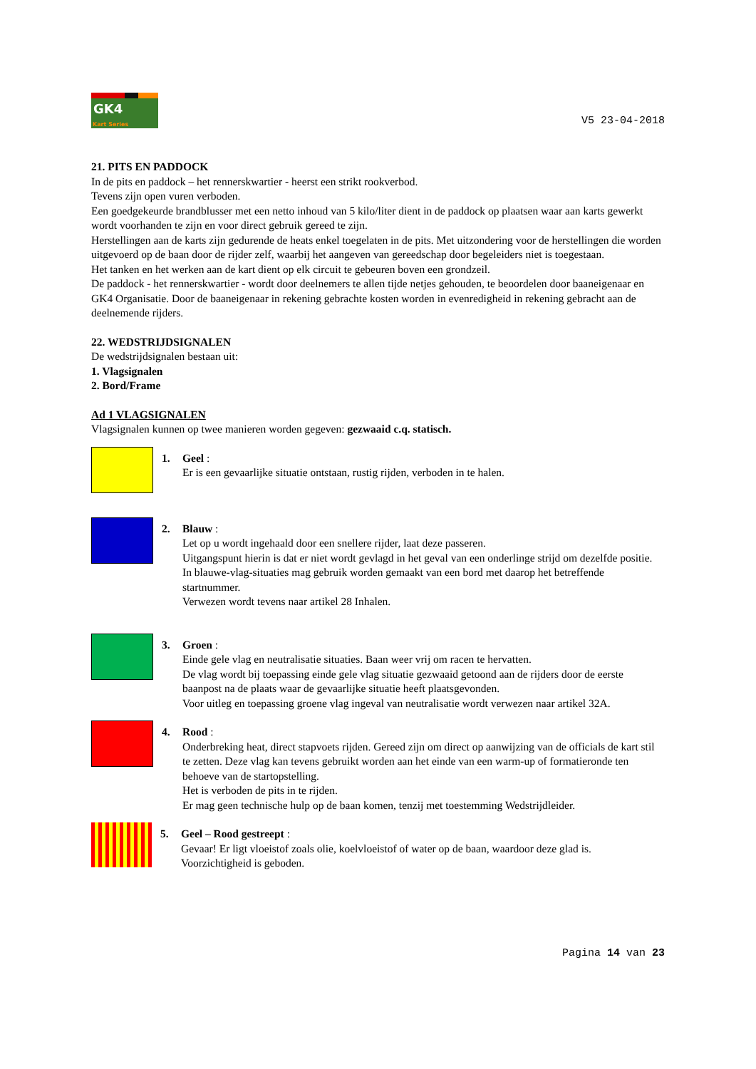GK4
Kart Series
V5 23-04-2018
21. PITS EN PADDOCK
In de pits en paddock – het rennerskwartier - heerst een strikt rookverbod.
Tevens zijn open vuren verboden.
Een goedgekeurde brandblusser met een netto inhoud van 5 kilo/liter dient in de paddock op plaatsen waar aan karts gewerkt wordt voorhanden te zijn en voor direct gebruik gereed te zijn.
Herstellingen aan de karts zijn gedurende de heats enkel toegelaten in de pits. Met uitzondering voor de herstellingen die worden uitgevoerd op de baan door de rijder zelf, waarbij het aangeven van gereedschap door begeleiders niet is toegestaan.
Het tanken en het werken aan de kart dient op elk circuit te gebeuren boven een grondzeil.
De paddock - het rennerskwartier - wordt door deelnemers te allen tijde netjes gehouden, te beoordelen door baaneigenaar en GK4 Organisatie. Door de baaneigenaar in rekening gebrachte kosten worden in evenredigheid in rekening gebracht aan de deelnemende rijders.
22. WEDSTRIJDSIGNALEN
De wedstrijdsignalen bestaan uit:
1. Vlagsignalen
2. Bord/Frame
Ad 1 VLAGSIGNALEN
Vlagsignalen kunnen op twee manieren worden gegeven: gezwaaid c.q. statisch.
1. Geel :
Er is een gevaarlijke situatie ontstaan, rustig rijden, verboden in te halen.
2. Blauw :
Let op u wordt ingehaald door een snellere rijder, laat deze passeren.
Uitgangspunt hierin is dat er niet wordt gevlagd in het geval van een onderlinge strijd om dezelfde positie.
In blauwe-vlag-situaties mag gebruik worden gemaakt van een bord met daarop het betreffende startnummer.
Verwezen wordt tevens naar artikel 28 Inhalen.
3. Groen :
Einde gele vlag en neutralisatie situaties. Baan weer vrij om racen te hervatten.
De vlag wordt bij toepassing einde gele vlag situatie gezwaaid getoond aan de rijders door de eerste baanpost na de plaats waar de gevaarlijke situatie heeft plaatsgevonden.
Voor uitleg en toepassing groene vlag ingeval van neutralisatie wordt verwezen naar artikel 32A.
4. Rood :
Onderbreking heat, direct stapvoets rijden. Gereed zijn om direct op aanwijzing van de officials de kart stil te zetten. Deze vlag kan tevens gebruikt worden aan het einde van een warm-up of formatieronde ten behoeve van de startopstelling.
Het is verboden de pits in te rijden.
Er mag geen technische hulp op de baan komen, tenzij met toestemming Wedstrijdleider.
5. Geel – Rood gestreept :
Gevaar! Er ligt vloeistof zoals olie, koelvloeistof of water op de baan, waardoor deze glad is.
Voorzichtigheid is geboden.
Pagina 14 van 23